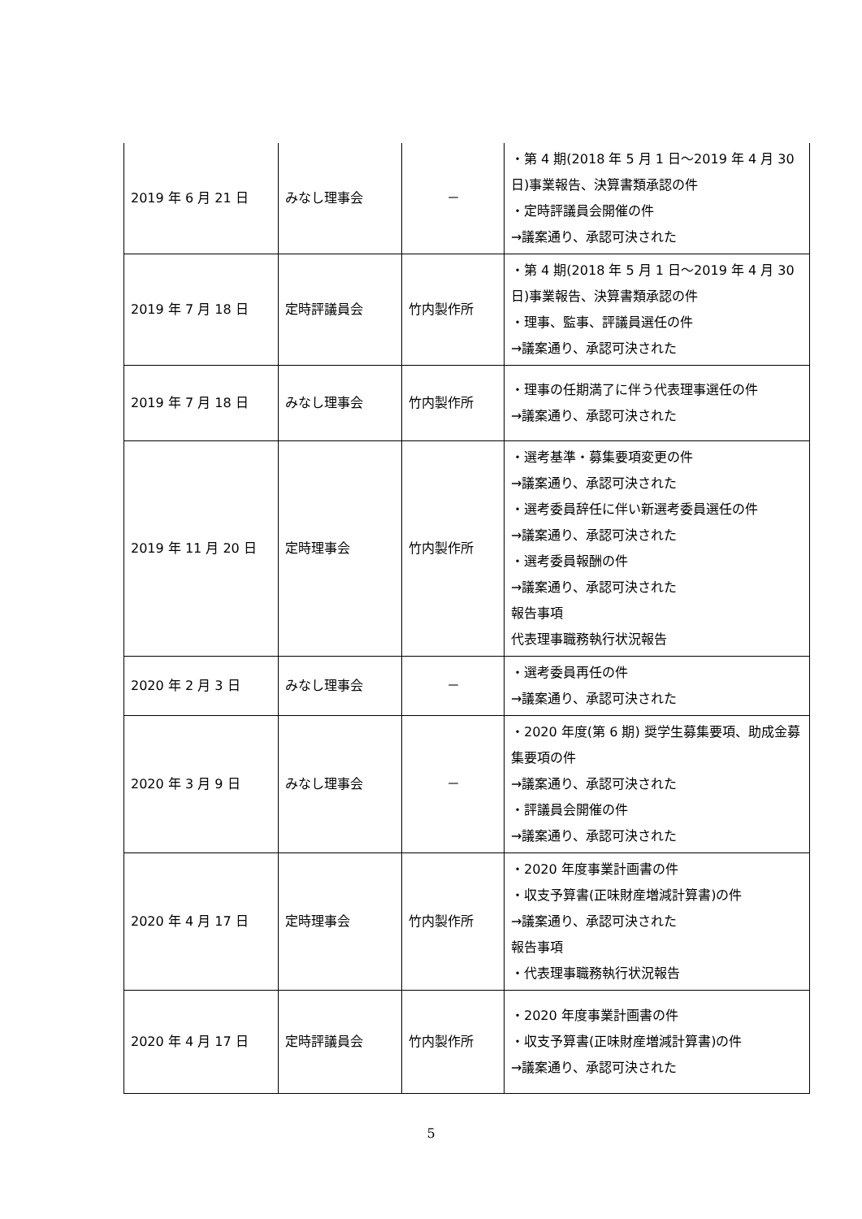| 2019 年 6 月 21 日 | みなし理事会 | － | ・第 4 期(2018 年 5 月 1 日～2019 年 4 月 30 日)事業報告、決算書類承認の件 ・定時評議員会開催の件 →議案通り、承認可決された |
| 2019 年 7 月 18 日 | 定時評議員会 | 竹内製作所 | ・第 4 期(2018 年 5 月 1 日～2019 年 4 月 30 日)事業報告、決算書類承認の件 ・理事、監事、評議員選任の件 →議案通り、承認可決された |
| 2019 年 7 月 18 日 | みなし理事会 | 竹内製作所 | ・理事の任期満了に伴う代表理事選任の件 →議案通り、承認可決された |
| 2019 年 11 月 20 日 | 定時理事会 | 竹内製作所 | ・選考基準・募集要項変更の件 →議案通り、承認可決された ・選考委員辞任に伴い新選考委員選任の件 →議案通り、承認可決された ・選考委員報酬の件 →議案通り、承認可決された 報告事項 代表理事職務執行状況報告 |
| 2020 年 2 月 3 日 | みなし理事会 | － | ・選考委員再任の件 →議案通り、承認可決された |
| 2020 年 3 月 9 日 | みなし理事会 | － | ・2020 年度(第 6 期) 奨学生募集要項、助成金募集要項の件 →議案通り、承認可決された ・評議員会開催の件 →議案通り、承認可決された |
| 2020 年 4 月 17 日 | 定時理事会 | 竹内製作所 | ・2020 年度事業計画書の件 ・収支予算書(正味財産増減計算書)の件 →議案通り、承認可決された 報告事項 ・代表理事職務執行状況報告 |
| 2020 年 4 月 17 日 | 定時評議員会 | 竹内製作所 | ・2020 年度事業計画書の件 ・収支予算書(正味財産増減計算書)の件 →議案通り、承認可決された |
5